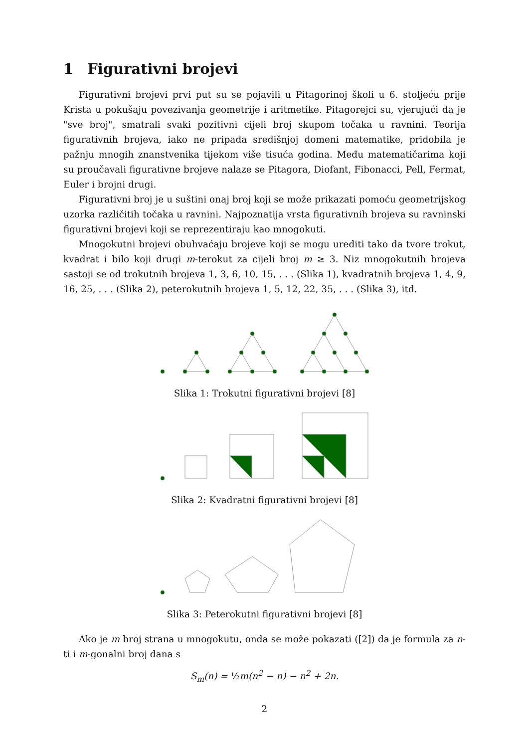1 Figurativni brojevi
Figurativni brojevi prvi put su se pojavili u Pitagorinoj školi u 6. stoljeću prije Krista u pokušaju povezivanja geometrije i aritmetike. Pitagorejci su, vjerujući da je "sve broj", smatrali svaki pozitivni cijeli broj skupom točaka u ravnini. Teorija figurativnih brojeva, iako ne pripada središnjoj domeni matematike, pridobila je pažnju mnogih znanstvenika tijekom više tisuća godina. Među matematičarima koji su proučavali figurativne brojeve nalaze se Pitagora, Diofant, Fibonacci, Pell, Fermat, Euler i brojni drugi.
Figurativni broj je u suštini onaj broj koji se može prikazati pomoću geometrijskog uzorka različitih točaka u ravnini. Najpoznatija vrsta figurativnih brojeva su ravninski figurativni brojevi koji se reprezentiraju kao mnogokuti.
Mnogokutni brojevi obuhvaćaju brojeve koji se mogu urediti tako da tvore trokut, kvadrat i bilo koji drugi m-terokut za cijeli broj m ≥ 3. Niz mnogokutnih brojeva sastoji se od trokutnih brojeva 1, 3, 6, 10, 15, . . . (Slika 1), kvadratnih brojeva 1, 4, 9, 16, 25, . . . (Slika 2), peterokutnih brojeva 1, 5, 12, 22, 35, . . . (Slika 3), itd.
Slika 1: Trokutni figurativni brojevi [8]
Slika 2: Kvadratni figurativni brojevi [8]
Slika 3: Peterokutni figurativni brojevi [8]
Ako je m broj strana u mnogokutu, onda se može pokazati ([2]) da je formula za n-ti i m-gonalni broj dana s
S<sub>m</sub>(n) = ½m(n<sup>2</sup> − n) − n<sup>2</sup> + 2n.
2